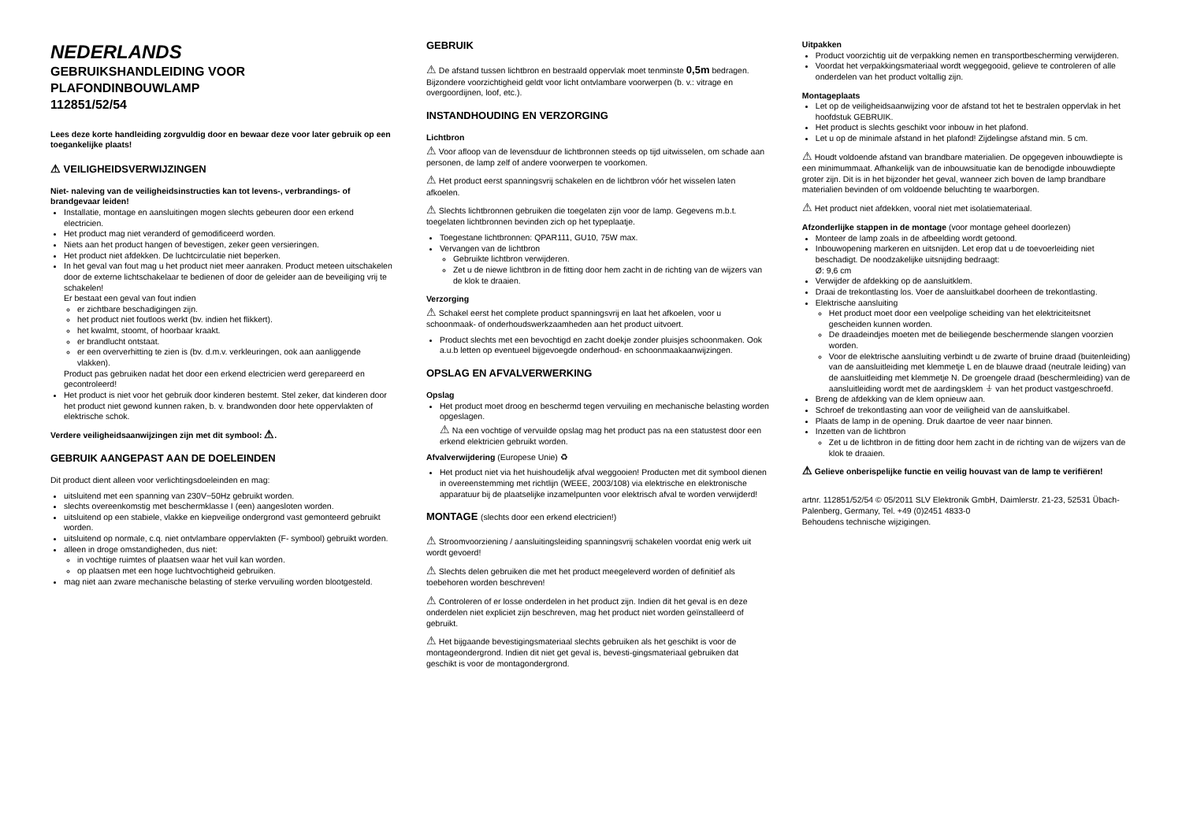NEDERLANDS
GEBRUIKSHANDLEIDING VOOR
PLAFONDINBOUWLAMP
112851/52/54
Lees deze korte handleiding zorgvuldig door en bewaar deze voor later gebruik op een toegankelijke plaats!
⚠ VEILIGHEIDSVERWIJZINGEN
Niet- naleving van de veiligheidsinstructies kan tot levens-, verbrandings- of brandgevaar leiden!
Installatie, montage en aansluitingen mogen slechts gebeuren door een erkend electricien.
Het product mag niet veranderd of gemodificeerd worden.
Niets aan het product hangen of bevestigen, zeker geen versieringen.
Het product niet afdekken. De luchtcirculatie niet beperken.
In het geval van fout mag u het product niet meer aanraken. Product meteen uitschakelen door de externe lichtschakelaar te bedienen of door de geleider aan de beveiliging vrij te schakelen!
Er bestaat een geval van fout indien
er zichtbare beschadigingen zijn.
het product niet foutloos werkt (bv. indien het flikkert).
het kwalmt, stoomt, of hoorbaar kraakt.
er brandlucht ontstaat.
er een oververhitting te zien is (bv. d.m.v. verkleuringen, ook aan aanliggende vlakken).
Product pas gebruiken nadat het door een erkend electricien werd gerepareerd en gecontroleerd!
Het product is niet voor het gebruik door kinderen bestemt. Stel zeker, dat kinderen door het product niet gewond kunnen raken, b. v. brandwonden door hete oppervlakten of elektrische schok.
Verdere veiligheidsaanwijzingen zijn met dit symbool: ⚠.
GEBRUIK AANGEPAST AAN DE DOELEINDEN
Dit product dient alleen voor verlichtingsdoeleinden en mag:
uitsluitend met een spanning van 230V~50Hz gebruikt worden.
slechts overeenkomstig met beschermklasse I (een) aangesloten worden.
uitsluitend op een stabiele, vlakke en kiepveilige ondergrond vast gemonteerd gebruikt worden.
uitsluitend op normale, c.q. niet ontvlambare oppervlakten (F- symbool) gebruikt worden.
alleen in droge omstandigheden, dus niet:
in vochtige ruimtes of plaatsen waar het vuil kan worden.
op plaatsen met een hoge luchtvochtigheid gebruiken.
mag niet aan zware mechanische belasting of sterke vervuiling worden blootgesteld.
GEBRUIK
⚠ De afstand tussen lichtbron en bestraald oppervlak moet tenminste 0,5m bedragen. Bijzondere voorzichtigheid geldt voor licht ontvlambare voorwerpen (b. v.: vitrage en overgoordijnen, loof, etc.).
INSTANDHOUDING EN VERZORGING
Lichtbron
⚠ Voor afloop van de levensduur de lichtbronnen steeds op tijd uitwisselen, om schade aan personen, de lamp zelf of andere voorwerpen te voorkomen.
⚠ Het product eerst spanningsvrij schakelen en de lichtbron vóór het wisselen laten afkoelen.
⚠ Slechts lichtbronnen gebruiken die toegelaten zijn voor de lamp. Gegevens m.b.t. toegelaten lichtbronnen bevinden zich op het typeplaatje.
Toegestane lichtbronnen: QPAR111, GU10, 75W max.
Vervangen van de lichtbron
Gebruikte lichtbron verwijderen.
Zet u de niewe lichtbron in de fitting door hem zacht in de richting van de wijzers van de klok te draaien.
Verzorging
⚠ Schakel eerst het complete product spanningsvrij en laat het afkoelen, voor u schoonmaak- of onderhoudswerkzaamheden aan het product uitvoert.
Product slechts met een bevochtigd en zacht doekje zonder pluisjes schoonmaken. Ook a.u.b letten op eventueel bijgevoegde onderhoud- en schoonmaakaanwijzingen.
OPSLAG EN AFVALVERWERKING
Opslag
Het product moet droog en beschermd tegen vervuiling en mechanische belasting worden opgeslagen.
⚠ Na een vochtige of vervuilde opslag mag het product pas na een statustest door een erkend elektricien gebruikt worden.
Afvalverwijdering (Europese Unie) ♻
Het product niet via het huishoudelijk afval weggooien! Producten met dit symbool dienen in overeenstemming met richtlijn (WEEE, 2003/108) via elektrische en elektronische apparatuur bij de plaatselijke inzamelpunten voor elektrisch afval te worden verwijderd!
MONTAGE (slechts door een erkend electricien!)
⚠ Stroomvoorziening / aansluitingsleiding spanningsvrij schakelen voordat enig werk uit wordt gevoerd!
⚠ Slechts delen gebruiken die met het product meegeleverd worden of definitief als toebehoren worden beschreven!
⚠ Controleren of er losse onderdelen in het product zijn. Indien dit het geval is en deze onderdelen niet expliciet zijn beschreven, mag het product niet worden geïnstalleerd of gebruikt.
⚠ Het bijgaande bevestigingsmateriaal slechts gebruiken als het geschikt is voor de montageondergrond. Indien dit niet get geval is, bevesti-gingsmateriaal gebruiken dat geschikt is voor de montagondergrond.
Uitpakken
Product voorzichtig uit de verpakking nemen en transportbescherming verwijderen.
Voordat het verpakkingsmateriaal wordt weggegooid, gelieve te controleren of alle onderdelen van het product voltallig zijn.
Montageplaats
Let op de veiligheidsaanwijzing voor de afstand tot het te bestralen oppervlak in het hoofdstuk GEBRUIK.
Het product is slechts geschikt voor inbouw in het plafond.
Let u op de minimale afstand in het plafond! Zijdelingse afstand min. 5 cm.
⚠ Houdt voldoende afstand van brandbare materialien. De opgegeven inbouwdiepte is een minimummaat. Afhankelijk van de inbouwsituatie kan de benodigde inbouwdiepte groter zijn. Dit is in het bijzonder het geval, wanneer zich boven de lamp brandbare materialien bevinden of om voldoende beluchting te waarborgen.
⚠ Het product niet afdekken, vooral niet met isolatiemateriaal.
Afzonderlijke stappen in de montage (voor montage geheel doorlezen)
Monteer de lamp zoals in de afbeelding wordt getoond.
Inbouwopening markeren en uitsnijden. Let erop dat u de toevoerleiding niet beschadigt. De noodzakelijke uitsnijding bedraagt:
Ø: 9,6 cm
Verwijder de afdekking op de aansluitklem.
Draai de trekontlasting los. Voer de aansluitkabel doorheen de trekontlasting.
Elektrische aansluiting
Het product moet door een veelpolige scheiding van het elektriciteitsnet gescheiden kunnen worden.
De draadeindjes moeten met de beiliegende beschermende slangen voorzien worden.
Voor de elektrische aansluiting verbindt u de zwarte of bruine draad (buitenleiding) van de aansluitleiding met klemmetje L en de blauwe draad (neutrale leiding) van de aansluitleiding met klemmetje N. De groengele draad (beschermleiding) van de aansluitleiding wordt met de aardingsklem ⏚ van het product vastgeschroefd.
Breng de afdekking van de klem opnieuw aan.
Schroef de trekontlasting aan voor de veiligheid van de aansluitkabel.
Plaats de lamp in de opening. Druk daartoe de veer naar binnen.
Inzetten van de lichtbron
Zet u de lichtbron in de fitting door hem zacht in de richting van de wijzers van de klok te draaien.
⚠ Gelieve onberispelijke functie en veilig houvast van de lamp te verifiëren!
artnr. 112851/52/54 © 05/2011 SLV Elektronik GmbH, Daimlerstr. 21-23, 52531 Übach-Palenberg, Germany, Tel. +49 (0)2451 4833-0
Behoudens technische wijzigingen.